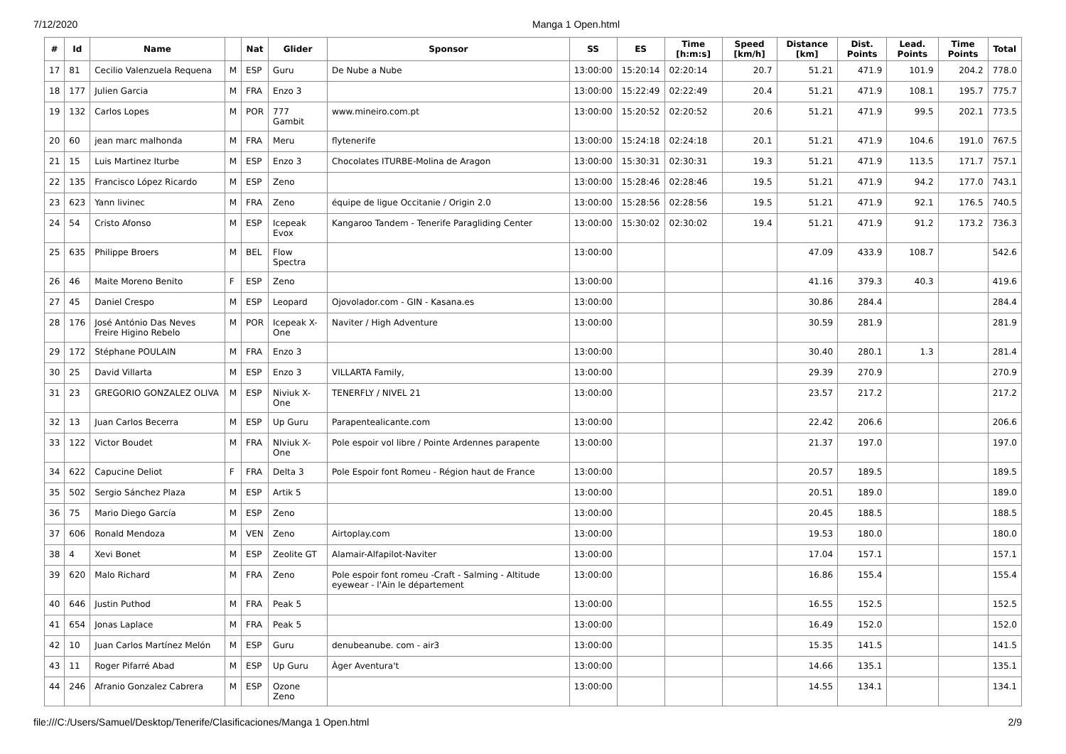7/12/2020 Manga 1 Open.html
| # | Id | Name | | Nat | Glider | Sponsor | SS | ES | Time [h:m:s] | Speed [km/h] | Distance [km] | Dist. Points | Lead. Points | Time Points | Total |
| --- | --- | --- | --- | --- | --- | --- | --- | --- | --- | --- | --- | --- | --- | --- | --- |
| 17 | 81 | Cecilio Valenzuela Requena | M | ESP | Guru | De Nube a Nube | 13:00:00 | 15:20:14 | 02:20:14 | 20.7 | 51.21 | 471.9 | 101.9 | 204.2 | 778.0 |
| 18 | 177 | Julien Garcia | M | FRA | Enzo 3 | | 13:00:00 | 15:22:49 | 02:22:49 | 20.4 | 51.21 | 471.9 | 108.1 | 195.7 | 775.7 |
| 19 | 132 | Carlos Lopes | M | POR | 777 Gambit | www.mineiro.com.pt | 13:00:00 | 15:20:52 | 02:20:52 | 20.6 | 51.21 | 471.9 | 99.5 | 202.1 | 773.5 |
| 20 | 60 | jean marc malhonda | M | FRA | Meru | flytenerife | 13:00:00 | 15:24:18 | 02:24:18 | 20.1 | 51.21 | 471.9 | 104.6 | 191.0 | 767.5 |
| 21 | 15 | Luis Martinez Iturbe | M | ESP | Enzo 3 | Chocolates ITURBE-Molina de Aragon | 13:00:00 | 15:30:31 | 02:30:31 | 19.3 | 51.21 | 471.9 | 113.5 | 171.7 | 757.1 |
| 22 | 135 | Francisco López Ricardo | M | ESP | Zeno | | 13:00:00 | 15:28:46 | 02:28:46 | 19.5 | 51.21 | 471.9 | 94.2 | 177.0 | 743.1 |
| 23 | 623 | Yann livinec | M | FRA | Zeno | équipe de ligue Occitanie / Origin 2.0 | 13:00:00 | 15:28:56 | 02:28:56 | 19.5 | 51.21 | 471.9 | 92.1 | 176.5 | 740.5 |
| 24 | 54 | Cristo Afonso | M | ESP | Icepeak Evox | Kangaroo Tandem - Tenerife Paragliding Center | 13:00:00 | 15:30:02 | 02:30:02 | 19.4 | 51.21 | 471.9 | 91.2 | 173.2 | 736.3 |
| 25 | 635 | Philippe Broers | M | BEL | Flow Spectra | | 13:00:00 | | | | 47.09 | 433.9 | 108.7 | | 542.6 |
| 26 | 46 | Maite Moreno Benito | F | ESP | Zeno | | 13:00:00 | | | | 41.16 | 379.3 | 40.3 | | 419.6 |
| 27 | 45 | Daniel Crespo | M | ESP | Leopard | Ojovolador.com - GIN - Kasana.es | 13:00:00 | | | | 30.86 | 284.4 | | | 284.4 |
| 28 | 176 | José António Das Neves Freire Higino Rebelo | M | POR | Icepeak X-One | Naviter / High Adventure | 13:00:00 | | | | 30.59 | 281.9 | | | 281.9 |
| 29 | 172 | Stéphane POULAIN | M | FRA | Enzo 3 | | 13:00:00 | | | | 30.40 | 280.1 | 1.3 | | 281.4 |
| 30 | 25 | David Villarta | M | ESP | Enzo 3 | VILLARTA Family, | 13:00:00 | | | | 29.39 | 270.9 | | | 270.9 |
| 31 | 23 | GREGORIO GONZALEZ OLIVA | M | ESP | Niviuk X-One | TENERFLY / NIVEL 21 | 13:00:00 | | | | 23.57 | 217.2 | | | 217.2 |
| 32 | 13 | Juan Carlos Becerra | M | ESP | Up Guru | Parapentealicante.com | 13:00:00 | | | | 22.42 | 206.6 | | | 206.6 |
| 33 | 122 | Victor Boudet | M | FRA | NIviuk X-One | Pole espoir vol libre / Pointe Ardennes parapente | 13:00:00 | | | | 21.37 | 197.0 | | | 197.0 |
| 34 | 622 | Capucine Deliot | F | FRA | Delta 3 | Pole Espoir font Romeu - Région haut de France | 13:00:00 | | | | 20.57 | 189.5 | | | 189.5 |
| 35 | 502 | Sergio Sánchez Plaza | M | ESP | Artik 5 | | 13:00:00 | | | | 20.51 | 189.0 | | | 189.0 |
| 36 | 75 | Mario Diego García | M | ESP | Zeno | | 13:00:00 | | | | 20.45 | 188.5 | | | 188.5 |
| 37 | 606 | Ronald Mendoza | M | VEN | Zeno | Airtoplay.com | 13:00:00 | | | | 19.53 | 180.0 | | | 180.0 |
| 38 | 4 | Xevi Bonet | M | ESP | Zeolite GT | Alamair-Alfapilot-Naviter | 13:00:00 | | | | 17.04 | 157.1 | | | 157.1 |
| 39 | 620 | Malo Richard | M | FRA | Zeno | Pole espoir font romeu -Craft - Salming - Altitude eyewear - l'Ain le département | 13:00:00 | | | | 16.86 | 155.4 | | | 155.4 |
| 40 | 646 | Justin Puthod | M | FRA | Peak 5 | | 13:00:00 | | | | 16.55 | 152.5 | | | 152.5 |
| 41 | 654 | Jonas Laplace | M | FRA | Peak 5 | | 13:00:00 | | | | 16.49 | 152.0 | | | 152.0 |
| 42 | 10 | Juan Carlos Martínez Melón | M | ESP | Guru | denubeanube. com - air3 | 13:00:00 | | | | 15.35 | 141.5 | | | 141.5 |
| 43 | 11 | Roger Pifarré Abad | M | ESP | Up Guru | Àger Aventura't | 13:00:00 | | | | 14.66 | 135.1 | | | 135.1 |
| 44 | 246 | Afranio Gonzalez Cabrera | M | ESP | Ozone Zeno | | 13:00:00 | | | | 14.55 | 134.1 | | | 134.1 |
file:///C:/Users/Samuel/Desktop/Tenerife/Clasificaciones/Manga 1 Open.html 2/9